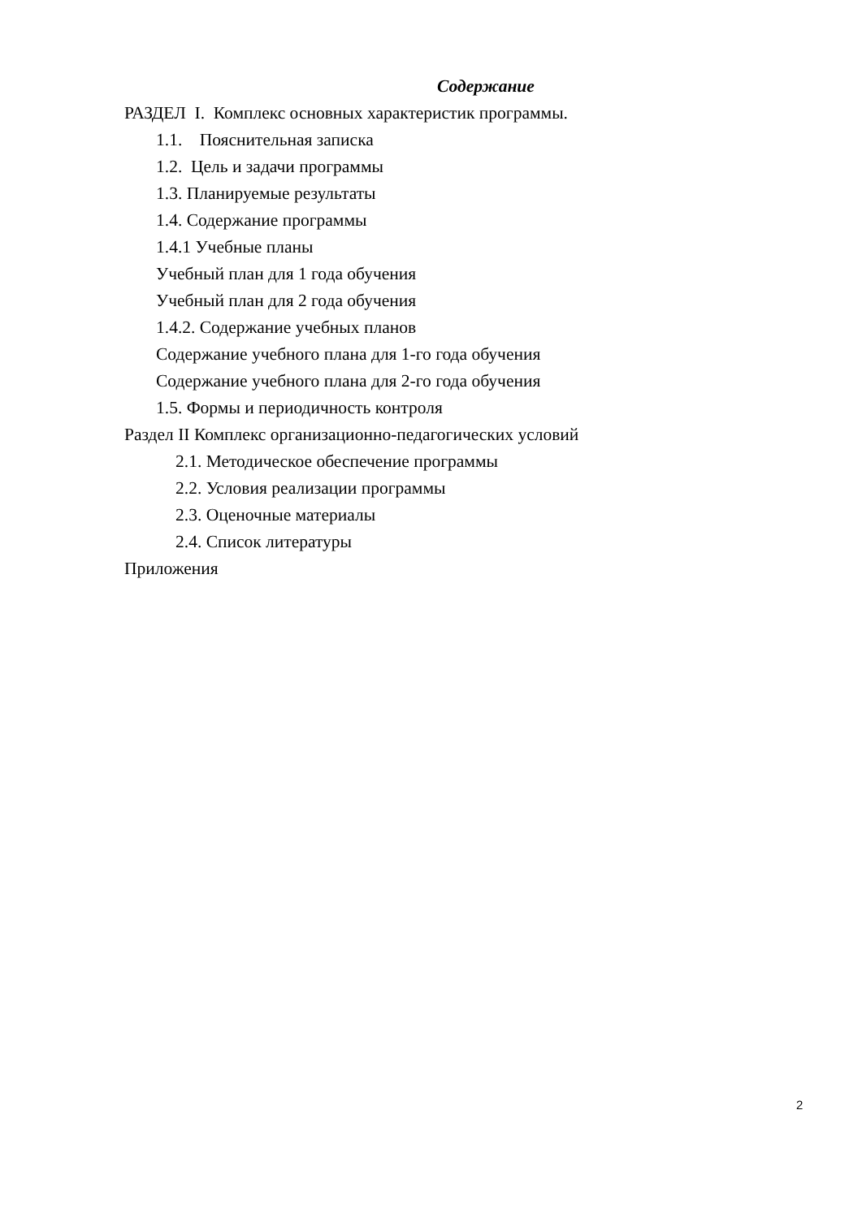Содержание
РАЗДЕЛ I. Комплекс основных характеристик программы.
1.1. Пояснительная записка
1.2. Цель и задачи программы
1.3. Планируемые результаты
1.4. Содержание программы
1.4.1 Учебные планы
Учебный план для 1 года обучения
Учебный план для 2 года обучения
1.4.2. Содержание учебных планов
Содержание учебного плана для 1-го года обучения
Содержание учебного плана для 2-го года обучения
1.5. Формы и периодичность контроля
Раздел II Комплекс организационно-педагогических условий
2.1. Методическое обеспечение программы
2.2. Условия реализации программы
2.3. Оценочные материалы
2.4. Список литературы
Приложения
2